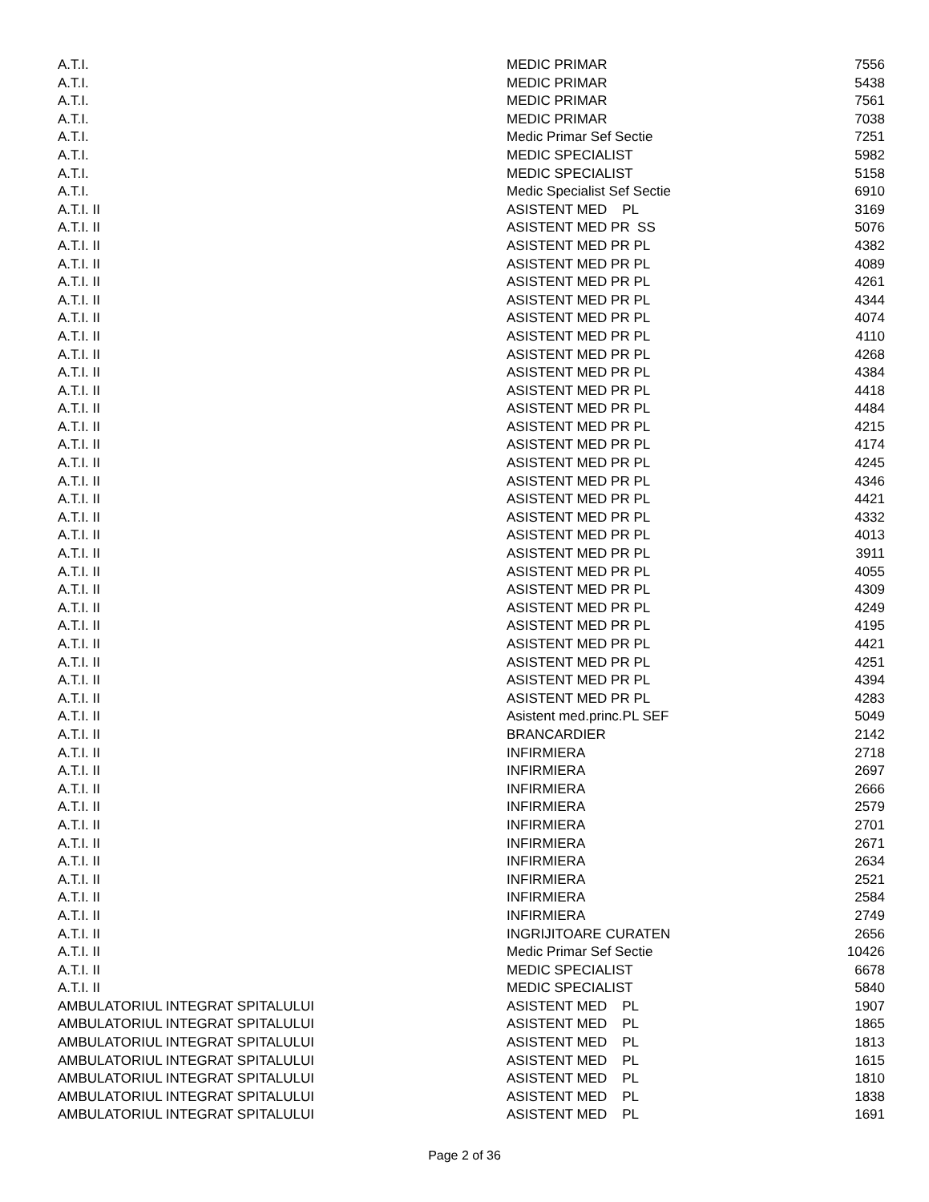| A.T.I. | MEDIC PRIMAR | 7556 |
| A.T.I. | MEDIC PRIMAR | 5438 |
| A.T.I. | MEDIC PRIMAR | 7561 |
| A.T.I. | MEDIC PRIMAR | 7038 |
| A.T.I. | Medic Primar Sef Sectie | 7251 |
| A.T.I. | MEDIC SPECIALIST | 5982 |
| A.T.I. | MEDIC SPECIALIST | 5158 |
| A.T.I. | Medic Specialist Sef Sectie | 6910 |
| A.T.I. II | ASISTENT MED PL | 3169 |
| A.T.I. II | ASISTENT MED PR SS | 5076 |
| A.T.I. II | ASISTENT MED PR PL | 4382 |
| A.T.I. II | ASISTENT MED PR PL | 4089 |
| A.T.I. II | ASISTENT MED PR PL | 4261 |
| A.T.I. II | ASISTENT MED PR PL | 4344 |
| A.T.I. II | ASISTENT MED PR PL | 4074 |
| A.T.I. II | ASISTENT MED PR PL | 4110 |
| A.T.I. II | ASISTENT MED PR PL | 4268 |
| A.T.I. II | ASISTENT MED PR PL | 4384 |
| A.T.I. II | ASISTENT MED PR PL | 4418 |
| A.T.I. II | ASISTENT MED PR PL | 4484 |
| A.T.I. II | ASISTENT MED PR PL | 4215 |
| A.T.I. II | ASISTENT MED PR PL | 4174 |
| A.T.I. II | ASISTENT MED PR PL | 4245 |
| A.T.I. II | ASISTENT MED PR PL | 4346 |
| A.T.I. II | ASISTENT MED PR PL | 4421 |
| A.T.I. II | ASISTENT MED PR PL | 4332 |
| A.T.I. II | ASISTENT MED PR PL | 4013 |
| A.T.I. II | ASISTENT MED PR PL | 3911 |
| A.T.I. II | ASISTENT MED PR PL | 4055 |
| A.T.I. II | ASISTENT MED PR PL | 4309 |
| A.T.I. II | ASISTENT MED PR PL | 4249 |
| A.T.I. II | ASISTENT MED PR PL | 4195 |
| A.T.I. II | ASISTENT MED PR PL | 4421 |
| A.T.I. II | ASISTENT MED PR PL | 4251 |
| A.T.I. II | ASISTENT MED PR PL | 4394 |
| A.T.I. II | ASISTENT MED PR PL | 4283 |
| A.T.I. II | Asistent med.princ.PL SEF | 5049 |
| A.T.I. II | BRANCARDIER | 2142 |
| A.T.I. II | INFIRMIERA | 2718 |
| A.T.I. II | INFIRMIERA | 2697 |
| A.T.I. II | INFIRMIERA | 2666 |
| A.T.I. II | INFIRMIERA | 2579 |
| A.T.I. II | INFIRMIERA | 2701 |
| A.T.I. II | INFIRMIERA | 2671 |
| A.T.I. II | INFIRMIERA | 2634 |
| A.T.I. II | INFIRMIERA | 2521 |
| A.T.I. II | INFIRMIERA | 2584 |
| A.T.I. II | INFIRMIERA | 2749 |
| A.T.I. II | INGRIJITOARE CURATEN | 2656 |
| A.T.I. II | Medic Primar Sef Sectie | 10426 |
| A.T.I. II | MEDIC SPECIALIST | 6678 |
| A.T.I. II | MEDIC SPECIALIST | 5840 |
| AMBULATORIUL INTEGRAT SPITALULUI | ASISTENT MED PL | 1907 |
| AMBULATORIUL INTEGRAT SPITALULUI | ASISTENT MED PL | 1865 |
| AMBULATORIUL INTEGRAT SPITALULUI | ASISTENT MED PL | 1813 |
| AMBULATORIUL INTEGRAT SPITALULUI | ASISTENT MED PL | 1615 |
| AMBULATORIUL INTEGRAT SPITALULUI | ASISTENT MED PL | 1810 |
| AMBULATORIUL INTEGRAT SPITALULUI | ASISTENT MED PL | 1838 |
| AMBULATORIUL INTEGRAT SPITALULUI | ASISTENT MED PL | 1691 |
Page 2 of 36